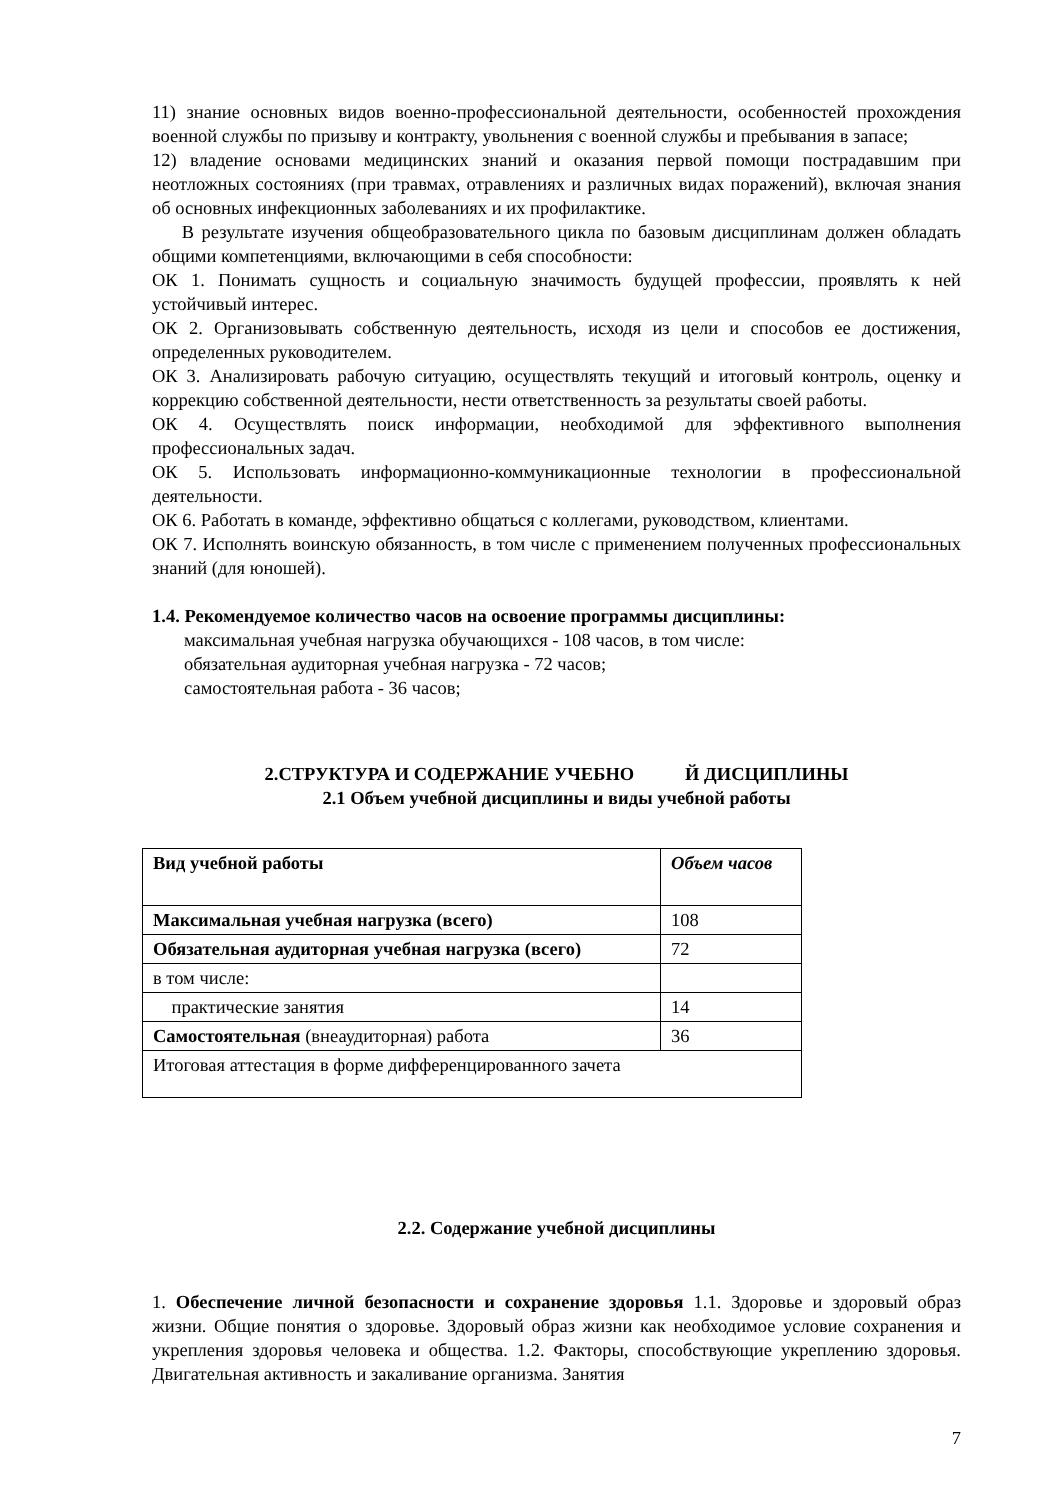11) знание основных видов военно-профессиональной деятельности, особенностей прохождения военной службы по призыву и контракту, увольнения с военной службы и пребывания в запасе;
12) владение основами медицинских знаний и оказания первой помощи пострадавшим при неотложных состояниях (при травмах, отравлениях и различных видах поражений), включая знания об основных инфекционных заболеваниях и их профилактике.
В результате изучения общеобразовательного цикла по базовым дисциплинам должен обладать общими компетенциями, включающими в себя способности:
ОК 1. Понимать сущность и социальную значимость будущей профессии, проявлять к ней устойчивый интерес.
ОК 2. Организовывать собственную деятельность, исходя из цели и способов ее достижения, определенных руководителем.
ОК 3. Анализировать рабочую ситуацию, осуществлять текущий и итоговый контроль, оценку и коррекцию собственной деятельности, нести ответственность за результаты своей работы.
ОК 4. Осуществлять поиск информации, необходимой для эффективного выполнения профессиональных задач.
ОК 5. Использовать информационно-коммуникационные технологии в профессиональной деятельности.
ОК 6. Работать в команде, эффективно общаться с коллегами, руководством, клиентами.
ОК 7. Исполнять воинскую обязанность, в том числе с применением полученных профессиональных знаний (для юношей).
1.4. Рекомендуемое количество часов на освоение программы дисциплины:
максимальная учебная нагрузка обучающихся - 108 часов, в том числе:
обязательная аудиторная учебная нагрузка - 72 часов;
самостоятельная работа - 36 часов;
2.СТРУКТУРА И СОДЕРЖАНИЕ УЧЕБНО Й ДИСЦИПЛИНЫ
2.1 Объем учебной дисциплины и виды учебной работы
| Вид учебной работы | Объем часов |
| Максимальная учебная нагрузка (всего) | 108 |
| Обязательная аудиторная учебная нагрузка (всего) | 72 |
| в том числе: | |
| практические занятия | 14 |
| Самостоятельная (внеаудиторная) работа | 36 |
| Итоговая аттестация в форме дифференцированного зачета | |
2.2. Содержание учебной дисциплины
1. Обеспечение личной безопасности и сохранение здоровья 1.1. Здоровье и здоровый образ жизни. Общие понятия о здоровье. Здоровый образ жизни как необходимое условие сохранения и укрепления здоровья человека и общества. 1.2. Факторы, способствующие укреплению здоровья. Двигательная активность и закаливание организма. Занятия
7